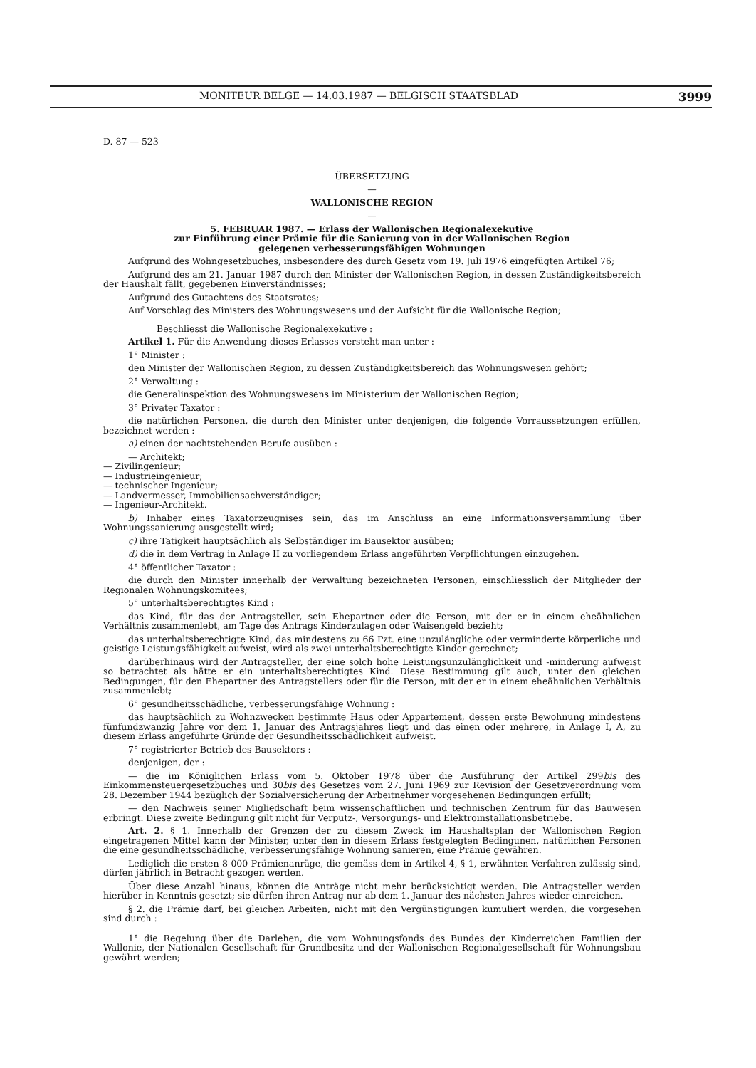MONITEUR BELGE — 14.03.1987 — BELGISCH STAATSBLAD 3999
D. 87 — 523
ÜBERSETZUNG
—
WALLONISCHE REGION
—
5. FEBRUAR 1987. — Erlass der Wallonischen Regionalexekutive
zur Einführung einer Prämie für die Sanierung von in der Wallonischen Region
gelegenen verbesserungsfähigen Wohnungen
Aufgrund des Wohngesetzbuches, insbesondere des durch Gesetz vom 19. Juli 1976 eingefügten Artikel 76;
Aufgrund des am 21. Januar 1987 durch den Minister der Wallonischen Region, in dessen Zuständigkeitsbereich der Haushalt fällt, gegebenen Einverständnisses;
Aufgrund des Gutachtens des Staatsrates;
Auf Vorschlag des Ministers des Wohnungswesens und der Aufsicht für die Wallonische Region;
Beschliesst die Wallonische Regionalexekutive :
Artikel 1. Für die Anwendung dieses Erlasses versteht man unter :
1° Minister :
den Minister der Wallonischen Region, zu dessen Zuständigkeitsbereich das Wohnungswesen gehört;
2° Verwaltung :
die Generalinspektion des Wohnungswesens im Ministerium der Wallonischen Region;
3° Privater Taxator :
die natürlichen Personen, die durch den Minister unter denjenigen, die folgende Vorraussetzungen erfüllen, bezeichnet werden :
a) einen der nachtstehenden Berufe ausüben :
— Architekt;
— Zivilingenieur;
— Industrieingenieur;
— technischer Ingenieur;
— Landvermesser, Immobiliensachverständiger;
— Ingenieur-Architekt.
b) Inhaber eines Taxatorzeugnises sein, das im Anschluss an eine Informationsversammlung über Wohnungssanierung ausgestellt wird;
c) ihre Tatigkeit hauptsächlich als Selbständiger im Bausektor ausüben;
d) die in dem Vertrag in Anlage II zu vorliegendem Erlass angeführten Verpflichtungen einzugehen.
4° öffentlicher Taxator :
die durch den Minister innerhalb der Verwaltung bezeichneten Personen, einschliesslich der Mitglieder der Regionalen Wohnungskomitees;
5° unterhaltsberechtigtes Kind :
das Kind, für das der Antragsteller, sein Ehepartner oder die Person, mit der er in einem eheähnlichen Verhältnis zusammenlebt, am Tage des Antrags Kinderzulagen oder Waisengeld bezieht;
das unterhaltsberechtigte Kind, das mindestens zu 66 Pzt. eine unzulängliche oder verminderte körperliche und geistige Leistungsfähigkeit aufweist, wird als zwei unterhaltsberechtigte Kinder gerechnet;
darüberhinaus wird der Antragsteller, der eine solch hohe Leistungsunzulänglichkeit und -minderung aufweist so betrachtet als hätte er ein unterhaltsberechtigtes Kind. Diese Bestimmung gilt auch, unter den gleichen Bedingungen, für den Ehepartner des Antragstellers oder für die Person, mit der er in einem eheähnlichen Verhältnis zusammenlebt;
6° gesundheitsschädliche, verbesserungsfähige Wohnung :
das hauptsächlich zu Wohnzwecken bestimmte Haus oder Appartement, dessen erste Bewohnung mindestens fünfundzwanzig Jahre vor dem 1. Januar des Antragsjahres liegt und das einen oder mehrere, in Anlage I, A, zu diesem Erlass angeführte Gründe der Gesundheitsschädlichkeit aufweist.
7° registrierter Betrieb des Bausektors :
denjenigen, der :
— die im Königlichen Erlass vom 5. Oktober 1978 über die Ausführung der Artikel 299bis des Einkommensteuergesetzbuches und 30bis des Gesetzes vom 27. Juni 1969 zur Revision der Gesetzverordnung vom 28. Dezember 1944 bezüglich der Sozialversicherung der Arbeitnehmer vorgesehenen Bedingungen erfüllt;
— den Nachweis seiner Migliedschaft beim wissenschaftlichen und technischen Zentrum für das Bauwesen erbringt. Diese zweite Bedingung gilt nicht für Verputz-, Versorgungs- und Elektroinstallationsbetriebe.
Art. 2. § 1. Innerhalb der Grenzen der zu diesem Zweck im Haushaltsplan der Wallonischen Region eingetragenen Mittel kann der Minister, unter den in diesem Erlass festgelegten Bedingunen, natürlichen Personen die eine gesundheitsschädliche, verbesserungsfähige Wohnung sanieren, eine Prämie gewähren.
Lediglich die ersten 8 000 Prämienanräge, die gemäss dem in Artikel 4, § 1, erwähnten Verfahren zulässig sind, dürfen jährlich in Betracht gezogen werden.
Über diese Anzahl hinaus, können die Anträge nicht mehr berücksichtigt werden. Die Antragsteller werden hierüber in Kenntnis gesetzt; sie dürfen ihren Antrag nur ab dem 1. Januar des nächsten Jahres wieder einreichen.
§ 2. die Prämie darf, bei gleichen Arbeiten, nicht mit den Vergünstigungen kumuliert werden, die vorgesehen sind durch :
1° die Regelung über die Darlehen, die vom Wohnungsfonds des Bundes der Kinderreichen Familien der Wallonie, der Nationalen Gesellschaft für Grundbesitz und der Wallonischen Regionalgesellschaft für Wohnungsbau gewährt werden;